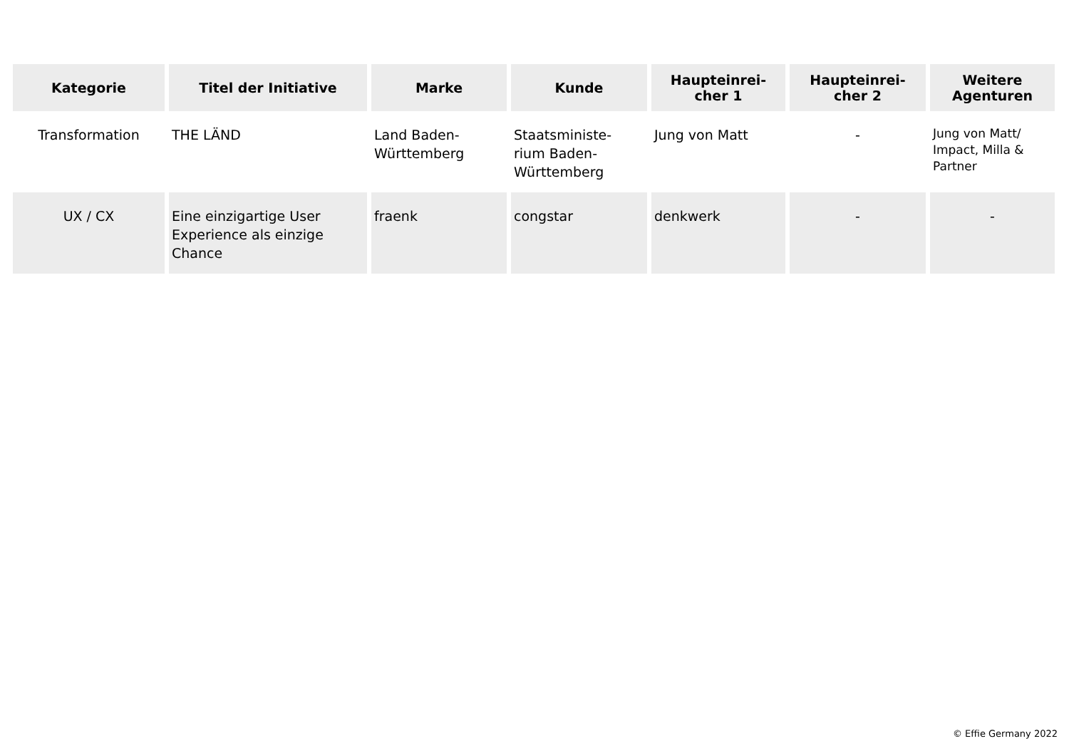| Kategorie | Titel der Initiative | Marke | Kunde | Haupteinrei- cher 1 | Haupteinrei- cher 2 | Weitere Agenturen |
| --- | --- | --- | --- | --- | --- | --- |
| Transformation | THE LÄND | Land Baden-Württemberg | Staatsministe- rium Baden-Württemberg | Jung von Matt | - | Jung von Matt/ Impact, Milla & Partner |
| UX / CX | Eine einzigartige User Experience als einzige Chance | fraenk | congstar | denkwerk | - | - |
© Effie Germany 2022